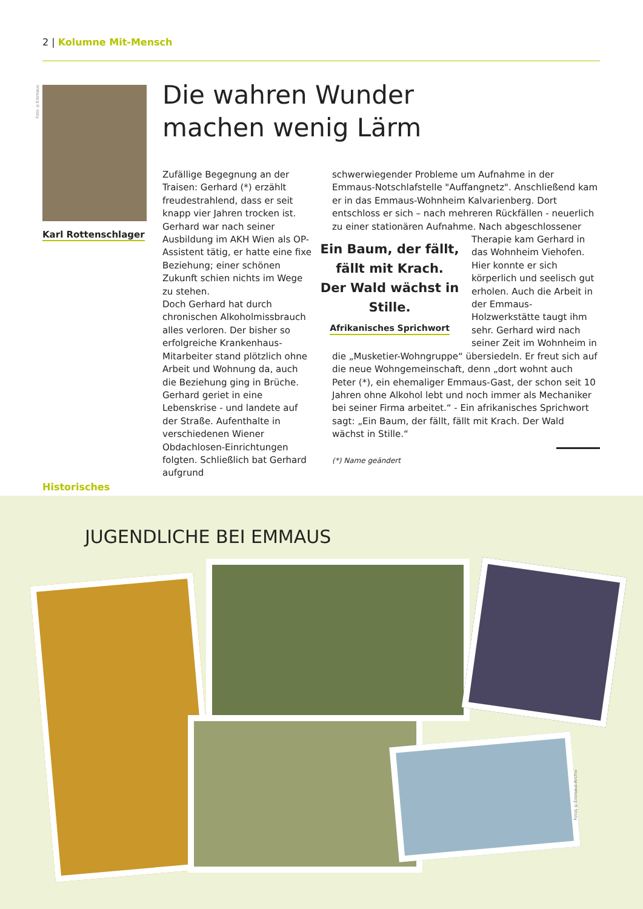2 | Kolumne Mit-Mensch
Foto ©Emmaus
Karl Rottenschlager
Die wahren Wunder
machen wenig Lärm
Zufällige Begegnung an der Traisen: Gerhard (*) erzählt freudestrahlend, dass er seit knapp vier Jahren trocken ist. Gerhard war nach seiner Ausbildung im AKH Wien als OP-Assistent tätig, er hatte eine fixe Beziehung; einer schönen Zukunft schien nichts im Wege zu stehen.
Doch Gerhard hat durch chronischen Alkoholmissbrauch alles verloren. Der bisher so erfolgreiche Krankenhaus-Mitarbeiter stand plötzlich ohne Arbeit und Wohnung da, auch die Beziehung ging in Brüche. Gerhard geriet in eine Lebenskrise - und landete auf der Straße. Aufenthalte in verschiedenen Wiener Obdachlosen-Einrichtungen folgten. Schließlich bat Gerhard aufgrund
schwerwiegender Probleme um Aufnahme in der Emmaus-Notschlafstelle "Auffangnetz". Anschließend kam er in das Emmaus-Wohnheim Kalvarienberg. Dort entschloss er sich – nach mehreren Rückfällen - neuerlich zu einer stationären Aufnahme. Nach abgeschlossener Therapie kam Gerhard in
Ein Baum, der fällt,
fällt mit Krach.
Der Wald wächst in Stille.
Afrikanisches Sprichwort
das Wohnheim Viehofen. Hier konnte er sich körperlich und seelisch gut erholen. Auch die Arbeit in der Emmaus-Holzwerkstätte taugt ihm sehr. Gerhard wird nach seiner Zeit im Wohnheim in die „Musketier-Wohngruppe“ übersiedeln. Er freut sich auf die neue Wohngemeinschaft, denn „dort wohnt auch Peter (*), ein ehemaliger Emmaus-Gast, der schon seit 10 Jahren ohne Alkohol lebt und noch immer als Mechaniker bei seiner Firma arbeitet.“ - Ein afrikanisches Sprichwort sagt: „Ein Baum, der fällt, fällt mit Krach. Der Wald wächst in Stille.“
(*) Name geändert
Historisches
JUGENDLICHE BEI EMMAUS
Fotos ©Emmaus-Archiv